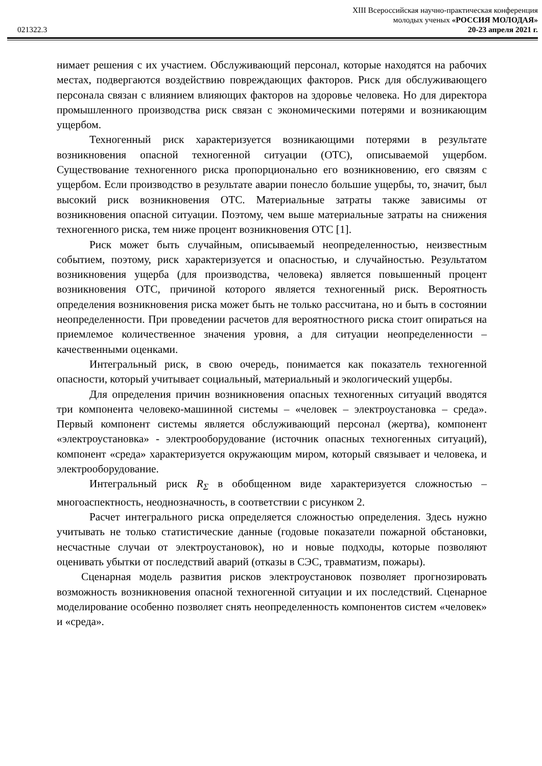XIII Всероссийская научно-практическая конференция
молодых ученых «РОССИЯ МОЛОДАЯ»
021322.3 20-23 апреля 2021 г.
нимает решения с их участием. Обслуживающий персонал, которые находятся на рабочих местах, подвергаются воздействию повреждающих факторов. Риск для обслуживающего персонала связан с влиянием влияющих факторов на здоровье человека. Но для директора промышленного производства риск связан с экономическими потерями и возникающим ущербом.
Техногенный риск характеризуется возникающими потерями в результате возникновения опасной техногенной ситуации (ОТС), описываемой ущербом. Существование техногенного риска пропорционально его возникновению, его связям с ущербом. Если производство в результате аварии понесло большие ущербы, то, значит, был высокий риск возникновения ОТС. Материальные затраты также зависимы от возникновения опасной ситуации. Поэтому, чем выше материальные затраты на снижения техногенного риска, тем ниже процент возникновения ОТС [1].
Риск может быть случайным, описываемый неопределенностью, неизвестным событием, поэтому, риск характеризуется и опасностью, и случайностью. Результатом возникновения ущерба (для производства, человека) является повышенный процент возникновения ОТС, причиной которого является техногенный риск. Вероятность определения возникновения риска может быть не только рассчитана, но и быть в состоянии неопределенности. При проведении расчетов для вероятностного риска стоит опираться на приемлемое количественное значения уровня, а для ситуации неопределенности – качественными оценками.
Интегральный риск, в свою очередь, понимается как показатель техногенной опасности, который учитывает социальный, материальный и экологический ущербы.
Для определения причин возникновения опасных техногенных ситуаций вводятся три компонента человеко-машинной системы – «человек – электроустановка – среда». Первый компонент системы является обслуживающий персонал (жертва), компонент «электроустановка» - электрооборудование (источник опасных техногенных ситуаций), компонент «среда» характеризуется окружающим миром, который связывает и человека, и электрооборудование.
Интегральный риск R<sub>Σ</sub> в обобщенном виде характеризуется сложностью – многоаспектность, неоднозначность, в соответствии с рисунком 2.
Расчет интегрального риска определяется сложностью определения. Здесь нужно учитывать не только статистические данные (годовые показатели пожарной обстановки, несчастные случаи от электроустановок), но и новые подходы, которые позволяют оценивать убытки от последствий аварий (отказы в СЭС, травматизм, пожары).
Сценарная модель развития рисков электроустановок позволяет прогнозировать возможность возникновения опасной техногенной ситуации и их последствий. Сценарное моделирование особенно позволяет снять неопределенность компонентов систем «человек» и «среда».